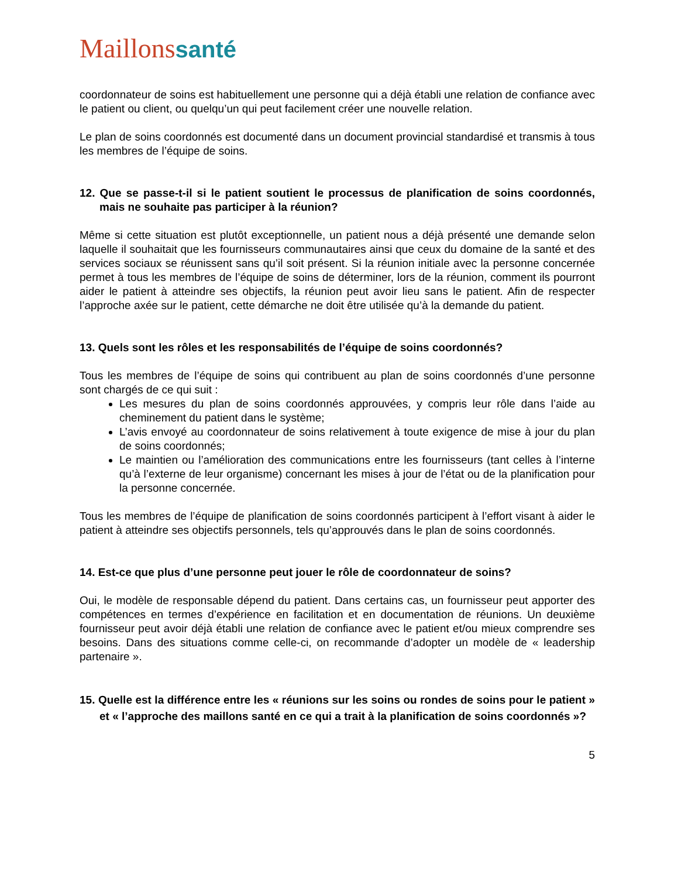Maillonssanté
coordonnateur de soins est habituellement une personne qui a déjà établi une relation de confiance avec le patient ou client, ou quelqu’un qui peut facilement créer une nouvelle relation.
Le plan de soins coordonnés est documenté dans un document provincial standardisé et transmis à tous les membres de l’équipe de soins.
12. Que se passe-t-il si le patient soutient le processus de planification de soins coordonnés, mais ne souhaite pas participer à la réunion?
Même si cette situation est plutôt exceptionnelle, un patient nous a déjà présenté une demande selon laquelle il souhaitait que les fournisseurs communautaires ainsi que ceux du domaine de la santé et des services sociaux se réunissent sans qu’il soit présent. Si la réunion initiale avec la personne concernée permet à tous les membres de l’équipe de soins de déterminer, lors de la réunion, comment ils pourront aider le patient à atteindre ses objectifs, la réunion peut avoir lieu sans le patient. Afin de respecter l’approche axée sur le patient, cette démarche ne doit être utilisée qu’à la demande du patient.
13. Quels sont les rôles et les responsabilités de l’équipe de soins coordonnés?
Tous les membres de l’équipe de soins qui contribuent au plan de soins coordonnés d’une personne sont chargés de ce qui suit :
Les mesures du plan de soins coordonnés approuvées, y compris leur rôle dans l’aide au cheminement du patient dans le système;
L’avis envoyé au coordonnateur de soins relativement à toute exigence de mise à jour du plan de soins coordonnés;
Le maintien ou l’amélioration des communications entre les fournisseurs (tant celles à l’interne qu’à l’externe de leur organisme) concernant les mises à jour de l’état ou de la planification pour la personne concernée.
Tous les membres de l’équipe de planification de soins coordonnés participent à l’effort visant à aider le patient à atteindre ses objectifs personnels, tels qu’approuvés dans le plan de soins coordonnés.
14. Est-ce que plus d’une personne peut jouer le rôle de coordonnateur de soins?
Oui, le modèle de responsable dépend du patient. Dans certains cas, un fournisseur peut apporter des compétences en termes d’expérience en facilitation et en documentation de réunions. Un deuxième fournisseur peut avoir déjà établi une relation de confiance avec le patient et/ou mieux comprendre ses besoins. Dans des situations comme celle-ci, on recommande d’adopter un modèle de « leadership partenaire ».
15. Quelle est la différence entre les « réunions sur les soins ou rondes de soins pour le patient » et « l’approche des maillons santé en ce qui a trait à la planification de soins coordonnés »?
5